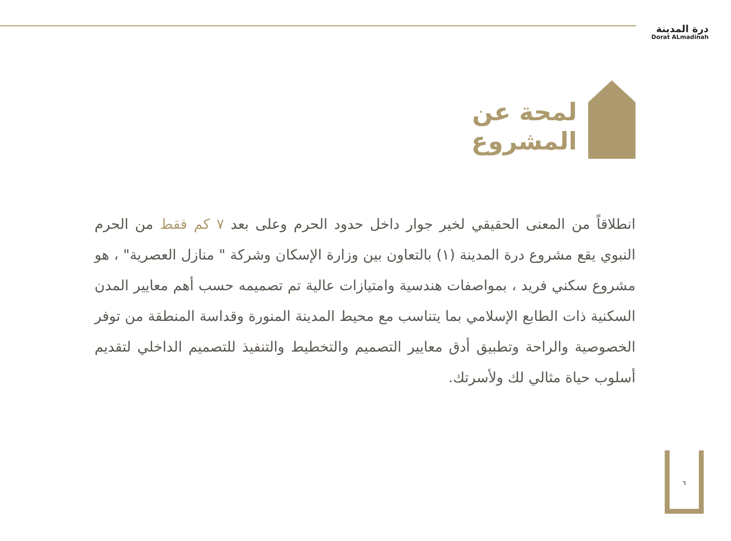درة المدينة
Dorat ALmadinah
لمحة عن
المشروع
انطلاقاً من المعنى الحقيقي لخير جوار داخل حدود الحرم وعلى بعد ٧ كم فقط من الحرم النبوي يقع مشروع درة المدينة (١) بالتعاون بين وزارة الإسكان وشركة " منازل العصرية" ، هو مشروع سكني فريد ، بمواصفات هندسية وامتيازات عالية تم تصميمه حسب أهم معايير المدن السكنية ذات الطابع الإسلامي بما يتناسب مع محيط المدينة المنورة وقداسة المنطقة من توفر الخصوصية والراحة وتطبيق أدق معايير التصميم والتخطيط والتنفيذ للتصميم الداخلي لتقديم أسلوب حياة مثالي لك ولأسرتك.
٦